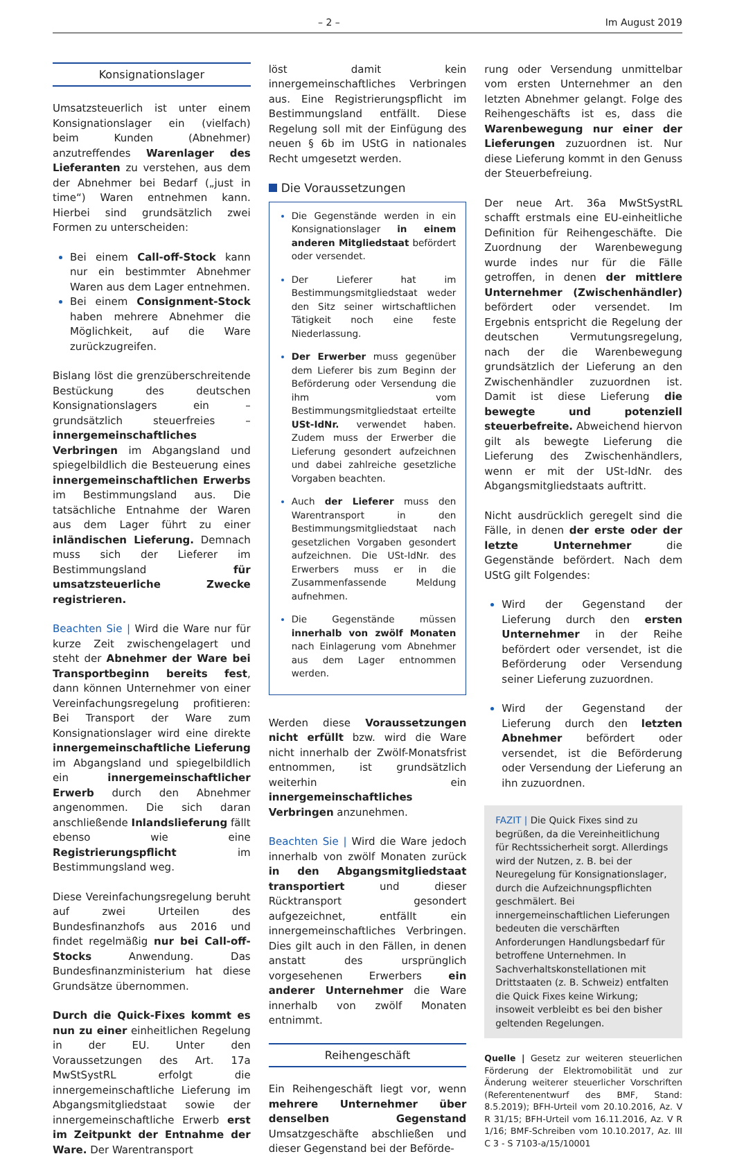– 2 – Im August 2019
Konsignationslager
Umsatzsteuerlich ist unter einem Konsignationslager ein (vielfach) beim Kunden (Abnehmer) anzutreffendes Warenlager des Lieferanten zu verstehen, aus dem der Abnehmer bei Bedarf („just in time“) Waren entnehmen kann. Hierbei sind grundsätzlich zwei Formen zu unterscheiden:
Bei einem Call-off-Stock kann nur ein bestimmter Abnehmer Waren aus dem Lager entnehmen.
Bei einem Consignment-Stock haben mehrere Abnehmer die Möglichkeit, auf die Ware zurückzugreifen.
Bislang löst die grenzüberschreitende Bestückung des deutschen Konsignationslagers ein – grundsätzlich steuerfreies – innergemeinschaftliches Verbringen im Abgangsland und spiegelbildlich die Besteuerung eines innergemeinschaftlichen Erwerbs im Bestimmungsland aus. Die tatsächliche Entnahme der Waren aus dem Lager führt zu einer inländischen Lieferung. Demnach muss sich der Lieferer im Bestimmungsland für umsatzsteuerliche Zwecke registrieren.
Beachten Sie | Wird die Ware nur für kurze Zeit zwischengelagert und steht der Abnehmer der Ware bei Transportbeginn bereits fest, dann können Unternehmer von einer Vereinfachungsregelung profitieren: Bei Transport der Ware zum Konsignationslager wird eine direkte innergemeinschaftliche Lieferung im Abgangsland und spiegelbildlich ein innergemeinschaftlicher Erwerb durch den Abnehmer angenommen. Die sich daran anschließende Inlandslieferung fällt ebenso wie eine Registrierungspflicht im Bestimmungsland weg.
Diese Vereinfachungsregelung beruht auf zwei Urteilen des Bundesfinanzhofs aus 2016 und findet regelmäßig nur bei Call-off-Stocks Anwendung. Das Bundesfinanzministerium hat diese Grundsätze übernommen.
Durch die Quick-Fixes kommt es nun zu einer einheitlichen Regelung in der EU. Unter den Voraussetzungen des Art. 17a MwStSystRL erfolgt die innergemeinschaftliche Lieferung im Abgangsmitgliedstaat sowie der innergemeinschaftliche Erwerb erst im Zeitpunkt der Entnahme der Ware. Der Warentransport
löst damit kein innergemeinschaftliches Verbringen aus. Eine Registrierungspflicht im Bestimmungsland entfällt. Diese Regelung soll mit der Einfügung des neuen § 6b im UStG in nationales Recht umgesetzt werden.
Die Voraussetzungen
Die Gegenstände werden in ein Konsignationslager in einem anderen Mitgliedstaat befördert oder versendet.
Der Lieferer hat im Bestimmungsmitgliedstaat weder den Sitz seiner wirtschaftlichen Tätigkeit noch eine feste Niederlassung.
Der Erwerber muss gegenüber dem Lieferer bis zum Beginn der Beförderung oder Versendung die ihm vom Bestimmungsmitgliedstaat erteilte USt-IdNr. verwendet haben. Zudem muss der Erwerber die Lieferung gesondert aufzeichnen und dabei zahlreiche gesetzliche Vorgaben beachten.
Auch der Lieferer muss den Warentransport in den Bestimmungsmitgliedstaat nach gesetzlichen Vorgaben gesondert aufzeichnen. Die USt-IdNr. des Erwerbers muss er in die Zusammenfassende Meldung aufnehmen.
Die Gegenstände müssen innerhalb von zwölf Monaten nach Einlagerung vom Abnehmer aus dem Lager entnommen werden.
Werden diese Voraussetzungen nicht erfüllt bzw. wird die Ware nicht innerhalb der Zwölf-Monatsfrist entnommen, ist grundsätzlich weiterhin ein innergemeinschaftliches Verbringen anzunehmen.
Beachten Sie | Wird die Ware jedoch innerhalb von zwölf Monaten zurück in den Abgangsmitgliedstaat transportiert und dieser Rücktransport gesondert aufgezeichnet, entfällt ein innergemeinschaftliches Verbringen. Dies gilt auch in den Fällen, in denen anstatt des ursprünglich vorgesehenen Erwerbers ein anderer Unternehmer die Ware innerhalb von zwölf Monaten entnimmt.
Reihengeschäft
Ein Reihengeschäft liegt vor, wenn mehrere Unternehmer über denselben Gegenstand Umsatzgeschäfte abschließen und dieser Gegenstand bei der Beförde-
rung oder Versendung unmittelbar vom ersten Unternehmer an den letzten Abnehmer gelangt. Folge des Reihengeschäfts ist es, dass die Warenbewegung nur einer der Lieferungen zuzuordnen ist. Nur diese Lieferung kommt in den Genuss der Steuerbefreiung.
Der neue Art. 36a MwStSystRL schafft erstmals eine EU-einheitliche Definition für Reihengeschäfte. Die Zuordnung der Warenbewegung wurde indes nur für die Fälle getroffen, in denen der mittlere Unternehmer (Zwischenhändler) befördert oder versendet. Im Ergebnis entspricht die Regelung der deutschen Vermutungsregelung, nach der die Warenbewegung grundsätzlich der Lieferung an den Zwischenhändler zuzuordnen ist. Damit ist diese Lieferung die bewegte und potenziell steuerbefreite. Abweichend hiervon gilt als bewegte Lieferung die Lieferung des Zwischenhändlers, wenn er mit der USt-IdNr. des Abgangsmitgliedstaats auftritt.
Nicht ausdrücklich geregelt sind die Fälle, in denen der erste oder der letzte Unternehmer die Gegenstände befördert. Nach dem UStG gilt Folgendes:
Wird der Gegenstand der Lieferung durch den ersten Unternehmer in der Reihe befördert oder versendet, ist die Beförderung oder Versendung seiner Lieferung zuzuordnen.
Wird der Gegenstand der Lieferung durch den letzten Abnehmer befördert oder versendet, ist die Beförderung oder Versendung der Lieferung an ihn zuzuordnen.
FAZIT | Die Quick Fixes sind zu begrüßen, da die Vereinheitlichung für Rechtssicherheit sorgt. Allerdings wird der Nutzen, z. B. bei der Neuregelung für Konsignationslager, durch die Aufzeichnungspflichten geschmälert. Bei innergemeinschaftlichen Lieferungen bedeuten die verschärften Anforderungen Handlungsbedarf für betroffene Unternehmen. In Sachverhaltskonstellationen mit Drittstaaten (z. B. Schweiz) entfalten die Quick Fixes keine Wirkung; insoweit verbleibt es bei den bisher geltenden Regelungen.
Quelle | Gesetz zur weiteren steuerlichen Förderung der Elektromobilität und zur Änderung weiterer steuerlicher Vorschriften (Referentenentwurf des BMF, Stand: 8.5.2019); BFH-Urteil vom 20.10.2016, Az. V R 31/15; BFH-Urteil vom 16.11.2016, Az. V R 1/16; BMF-Schreiben vom 10.10.2017, Az. III C 3 - S 7103-a/15/10001